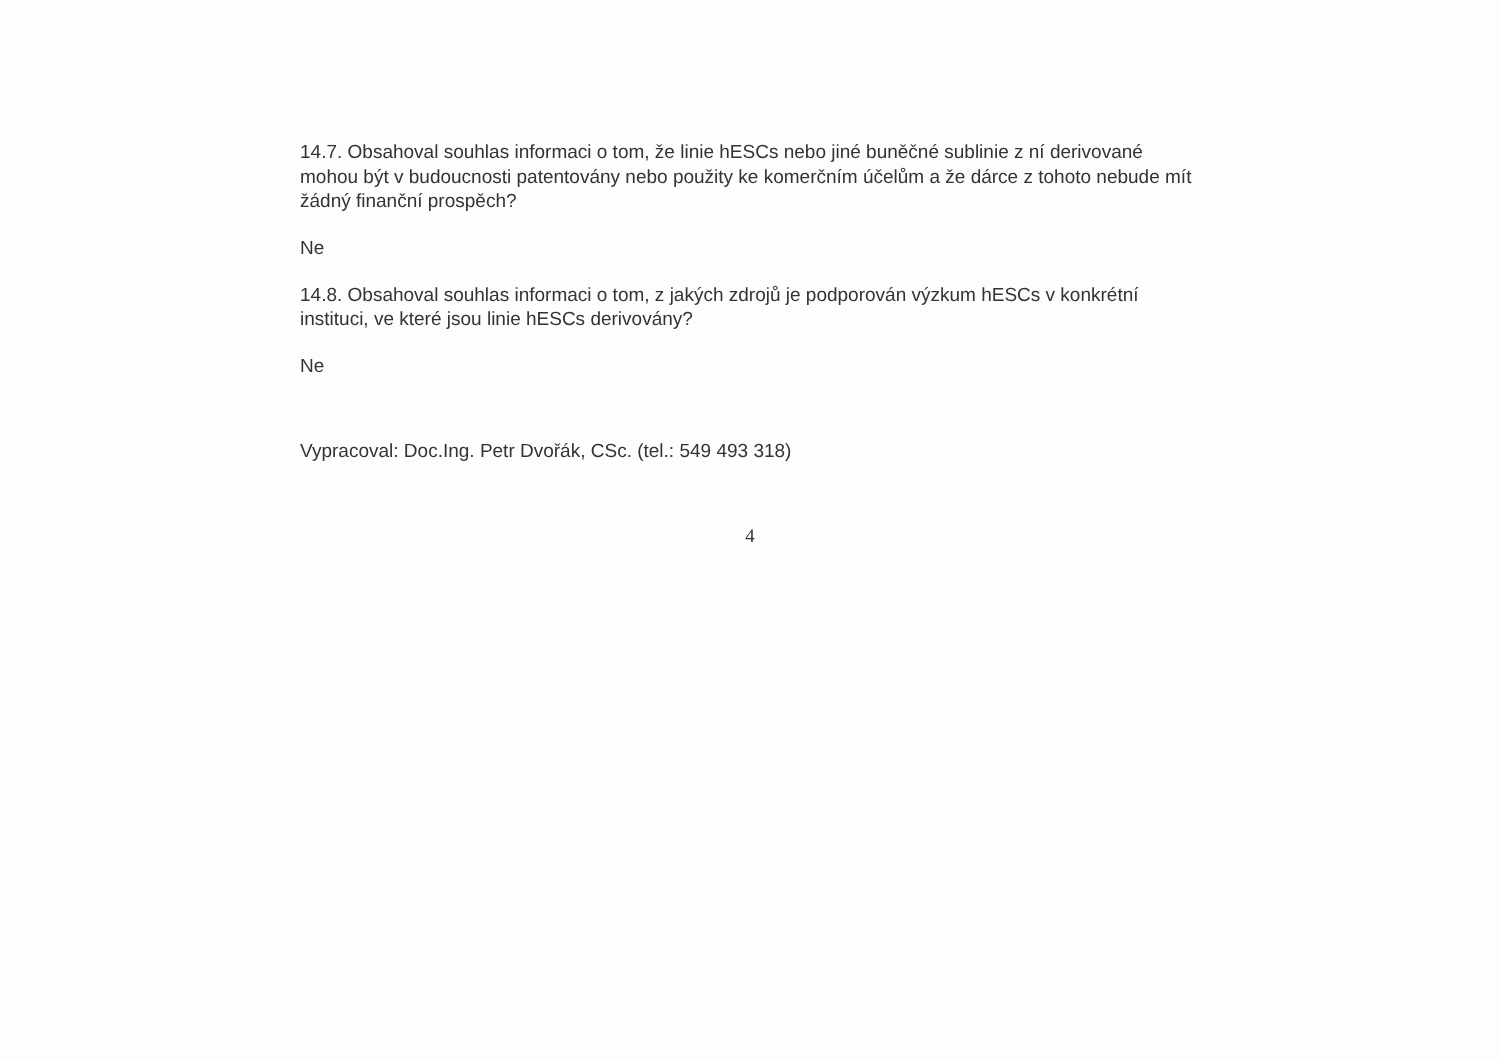14.7. Obsahoval souhlas informaci o tom, že linie hESCs nebo jiné buněčné sublinie z ní derivované mohou být v budoucnosti patentovány nebo použity ke komerčním účelům a že dárce z tohoto nebude mít žádný finanční prospěch?
Ne
14.8. Obsahoval souhlas informaci o tom, z jakých zdrojů je podporován výzkum hESCs v konkrétní instituci, ve které jsou linie hESCs derivovány?
Ne
Vypracoval: Doc.Ing. Petr Dvořák, CSc. (tel.: 549 493 318)
4